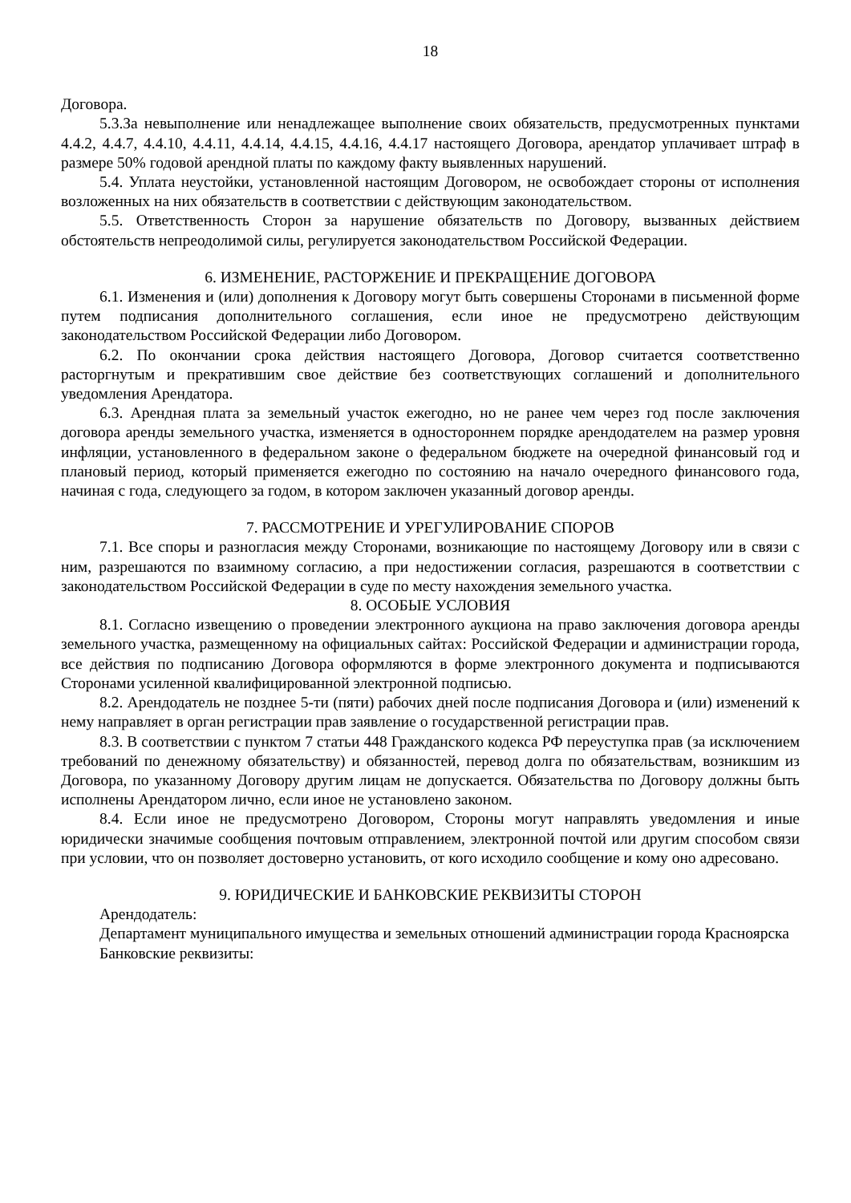18
Договора.
5.3.За невыполнение или ненадлежащее выполнение своих обязательств, предусмотренных пунктами 4.4.2, 4.4.7, 4.4.10, 4.4.11, 4.4.14, 4.4.15, 4.4.16, 4.4.17 настоящего Договора, арендатор уплачивает штраф в размере 50% годовой арендной платы по каждому факту выявленных нарушений.
5.4. Уплата неустойки, установленной настоящим Договором, не освобождает стороны от исполнения возложенных на них обязательств в соответствии с действующим законодательством.
5.5. Ответственность Сторон за нарушение обязательств по Договору, вызванных действием обстоятельств непреодолимой силы, регулируется законодательством Российской Федерации.
6. ИЗМЕНЕНИЕ, РАСТОРЖЕНИЕ И ПРЕКРАЩЕНИЕ ДОГОВОРА
6.1. Изменения и (или) дополнения к Договору могут быть совершены Сторонами в письменной форме путем подписания дополнительного соглашения, если иное не предусмотрено действующим законодательством Российской Федерации либо Договором.
6.2. По окончании срока действия настоящего Договора, Договор считается соответственно расторгнутым и прекратившим свое действие без соответствующих соглашений и дополнительного уведомления Арендатора.
6.3. Арендная плата за земельный участок ежегодно, но не ранее чем через год после заключения договора аренды земельного участка, изменяется в одностороннем порядке арендодателем на размер уровня инфляции, установленного в федеральном законе о федеральном бюджете на очередной финансовый год и плановый период, который применяется ежегодно по состоянию на начало очередного финансового года, начиная с года, следующего за годом, в котором заключен указанный договор аренды.
7. РАССМОТРЕНИЕ И УРЕГУЛИРОВАНИЕ СПОРОВ
7.1. Все споры и разногласия между Сторонами, возникающие по настоящему Договору или в связи с ним, разрешаются по взаимному согласию, а при недостижении согласия, разрешаются в соответствии с законодательством Российской Федерации в суде по месту нахождения земельного участка.
8. ОСОБЫЕ УСЛОВИЯ
8.1. Согласно извещению о проведении электронного аукциона на право заключения договора аренды земельного участка, размещенному на официальных сайтах: Российской Федерации и администрации города, все действия по подписанию Договора оформляются в форме электронного документа и подписываются Сторонами усиленной квалифицированной электронной подписью.
8.2. Арендодатель не позднее 5-ти (пяти) рабочих дней после подписания Договора и (или) изменений к нему направляет в орган регистрации прав заявление о государственной регистрации прав.
8.3. В соответствии с пунктом 7 статьи 448 Гражданского кодекса РФ переуступка прав (за исключением требований по денежному обязательству) и обязанностей, перевод долга по обязательствам, возникшим из Договора, по указанному Договору другим лицам не допускается. Обязательства по Договору должны быть исполнены Арендатором лично, если иное не установлено законом.
8.4. Если иное не предусмотрено Договором, Стороны могут направлять уведомления и иные юридически значимые сообщения почтовым отправлением, электронной почтой или другим способом связи при условии, что он позволяет достоверно установить, от кого исходило сообщение и кому оно адресовано.
9. ЮРИДИЧЕСКИЕ И БАНКОВСКИЕ РЕКВИЗИТЫ СТОРОН
Арендодатель:
Департамент муниципального имущества и земельных отношений администрации города Красноярска
Банковские реквизиты: